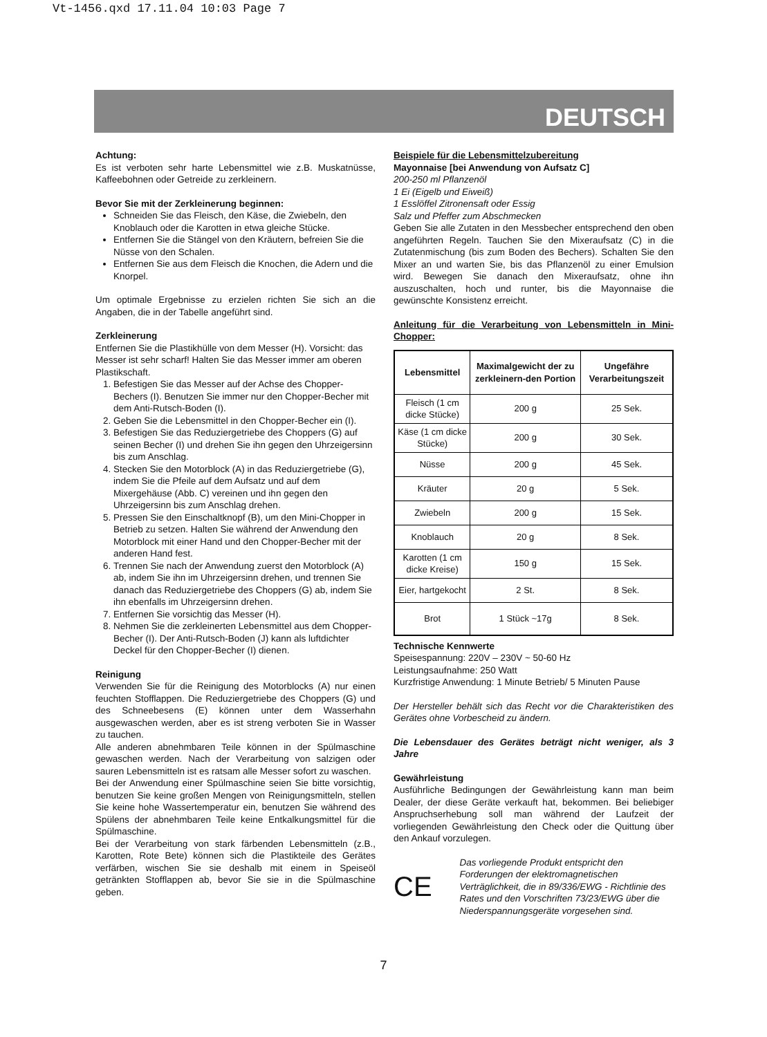Vt-1456.qxd 17.11.04 10:03 Page 7
DEUTSCH
Achtung:
Es ist verboten sehr harte Lebensmittel wie z.B. Muskatnüsse, Kaffeebohnen oder Getreide zu zerkleinern.
Bevor Sie mit der Zerkleinerung beginnen:
Schneiden Sie das Fleisch, den Käse, die Zwiebeln, den Knoblauch oder die Karotten in etwa gleiche Stücke.
Entfernen Sie die Stängel von den Kräutern, befreien Sie die Nüsse von den Schalen.
Entfernen Sie aus dem Fleisch die Knochen, die Adern und die Knorpel.
Um optimale Ergebnisse zu erzielen richten Sie sich an die Angaben, die in der Tabelle angeführt sind.
Zerkleinerung
Entfernen Sie die Plastikhülle von dem Messer (H). Vorsicht: das Messer ist sehr scharf! Halten Sie das Messer immer am oberen Plastikschaft.
1. Befestigen Sie das Messer auf der Achse des Chopper-Bechers (I). Benutzen Sie immer nur den Chopper-Becher mit dem Anti-Rutsch-Boden (I).
2. Geben Sie die Lebensmittel in den Chopper-Becher ein (I).
3. Befestigen Sie das Reduziergetriebe des Choppers (G) auf seinen Becher (I) und drehen Sie ihn gegen den Uhrzeigersinn bis zum Anschlag.
4. Stecken Sie den Motorblock (A) in das Reduziergetriebe (G), indem Sie die Pfeile auf dem Aufsatz und auf dem Mixergehäuse (Abb. C) vereinen und ihn gegen den Uhrzeigersinn bis zum Anschlag drehen.
5. Pressen Sie den Einschaltknopf (B), um den Mini-Chopper in Betrieb zu setzen. Halten Sie während der Anwendung den Motorblock mit einer Hand und den Chopper-Becher mit der anderen Hand fest.
6. Trennen Sie nach der Anwendung zuerst den Motorblock (A) ab, indem Sie ihn im Uhrzeigersinn drehen, und trennen Sie danach das Reduziergetriebe des Choppers (G) ab, indem Sie ihn ebenfalls im Uhrzeigersinn drehen.
7. Entfernen Sie vorsichtig das Messer (H).
8. Nehmen Sie die zerkleinerten Lebensmittel aus dem Chopper-Becher (I). Der Anti-Rutsch-Boden (J) kann als luftdichter Deckel für den Chopper-Becher (I) dienen.
Reinigung
Verwenden Sie für die Reinigung des Motorblocks (A) nur einen feuchten Stofflappen. Die Reduziergetriebe des Choppers (G) und des Schneebesens (E) können unter dem Wasserhahn ausgewaschen werden, aber es ist streng verboten Sie in Wasser zu tauchen.
Alle anderen abnehmbaren Teile können in der Spülmaschine gewaschen werden. Nach der Verarbeitung von salzigen oder sauren Lebensmitteln ist es ratsam alle Messer sofort zu waschen.
Bei der Anwendung einer Spülmaschine seien Sie bitte vorsichtig, benutzen Sie keine großen Mengen von Reinigungsmitteln, stellen Sie keine hohe Wassertemperatur ein, benutzen Sie während des Spülens der abnehmbaren Teile keine Entkalkungsmittel für die Spülmaschine.
Bei der Verarbeitung von stark färbenden Lebensmitteln (z.B., Karotten, Rote Bete) können sich die Plastikteile des Gerätes verfärben, wischen Sie sie deshalb mit einem in Speiseöl getränkten Stofflappen ab, bevor Sie sie in die Spülmaschine geben.
Beispiele für die Lebensmittelzubereitung
Mayonnaise [bei Anwendung von Aufsatz C]
200-250 ml Pflanzenöl
1 Ei (Eigelb und Eiweiß)
1 Esslöffel Zitronensaft oder Essig
Salz und Pfeffer zum Abschmecken
Geben Sie alle Zutaten in den Messbecher entsprechend den oben angeführten Regeln. Tauchen Sie den Mixeraufsatz (C) in die Zutatenmischung (bis zum Boden des Bechers). Schalten Sie den Mixer an und warten Sie, bis das Pflanzenöl zu einer Emulsion wird. Bewegen Sie danach den Mixeraufsatz, ohne ihn auszuschalten, hoch und runter, bis die Mayonnaise die gewünschte Konsistenz erreicht.
Anleitung für die Verarbeitung von Lebensmitteln in Mini-Chopper:
| Lebensmittel | Maximalgewicht der zu zerkleinern-den Portion | Ungefähre Verarbeitungszeit |
| --- | --- | --- |
| Fleisch (1 cm dicke Stücke) | 200 g | 25 Sek. |
| Käse (1 cm dicke Stücke) | 200 g | 30 Sek. |
| Nüsse | 200 g | 45 Sek. |
| Kräuter | 20 g | 5 Sek. |
| Zwiebeln | 200 g | 15 Sek. |
| Knoblauch | 20 g | 8 Sek. |
| Karotten (1 cm dicke Kreise) | 150 g | 15 Sek. |
| Eier, hartgekocht | 2 St. | 8 Sek. |
| Brot | 1 Stück ~17g | 8 Sek. |
Technische Kennwerte
Speisespannung: 220V – 230V ~ 50-60 Hz
Leistungsaufnahme: 250 Watt
Kurzfristige Anwendung: 1 Minute Betrieb/ 5 Minuten Pause
Der Hersteller behält sich das Recht vor die Charakteristiken des Gerätes ohne Vorbescheid zu ändern.
Die Lebensdauer des Gerätes beträgt nicht weniger, als 3 Jahre
Gewährleistung
Ausführliche Bedingungen der Gewährleistung kann man beim Dealer, der diese Geräte verkauft hat, bekommen. Bei beliebiger Anspruchserhebung soll man während der Laufzeit der vorliegenden Gewährleistung den Check oder die Quittung über den Ankauf vorzulegen.
CE Das vorliegende Produkt entspricht den Forderungen der elektromagnetischen Verträglichkeit, die in 89/336/EWG - Richtlinie des Rates und den Vorschriften 73/23/EWG über die Niederspannungsgeräte vorgesehen sind.
7